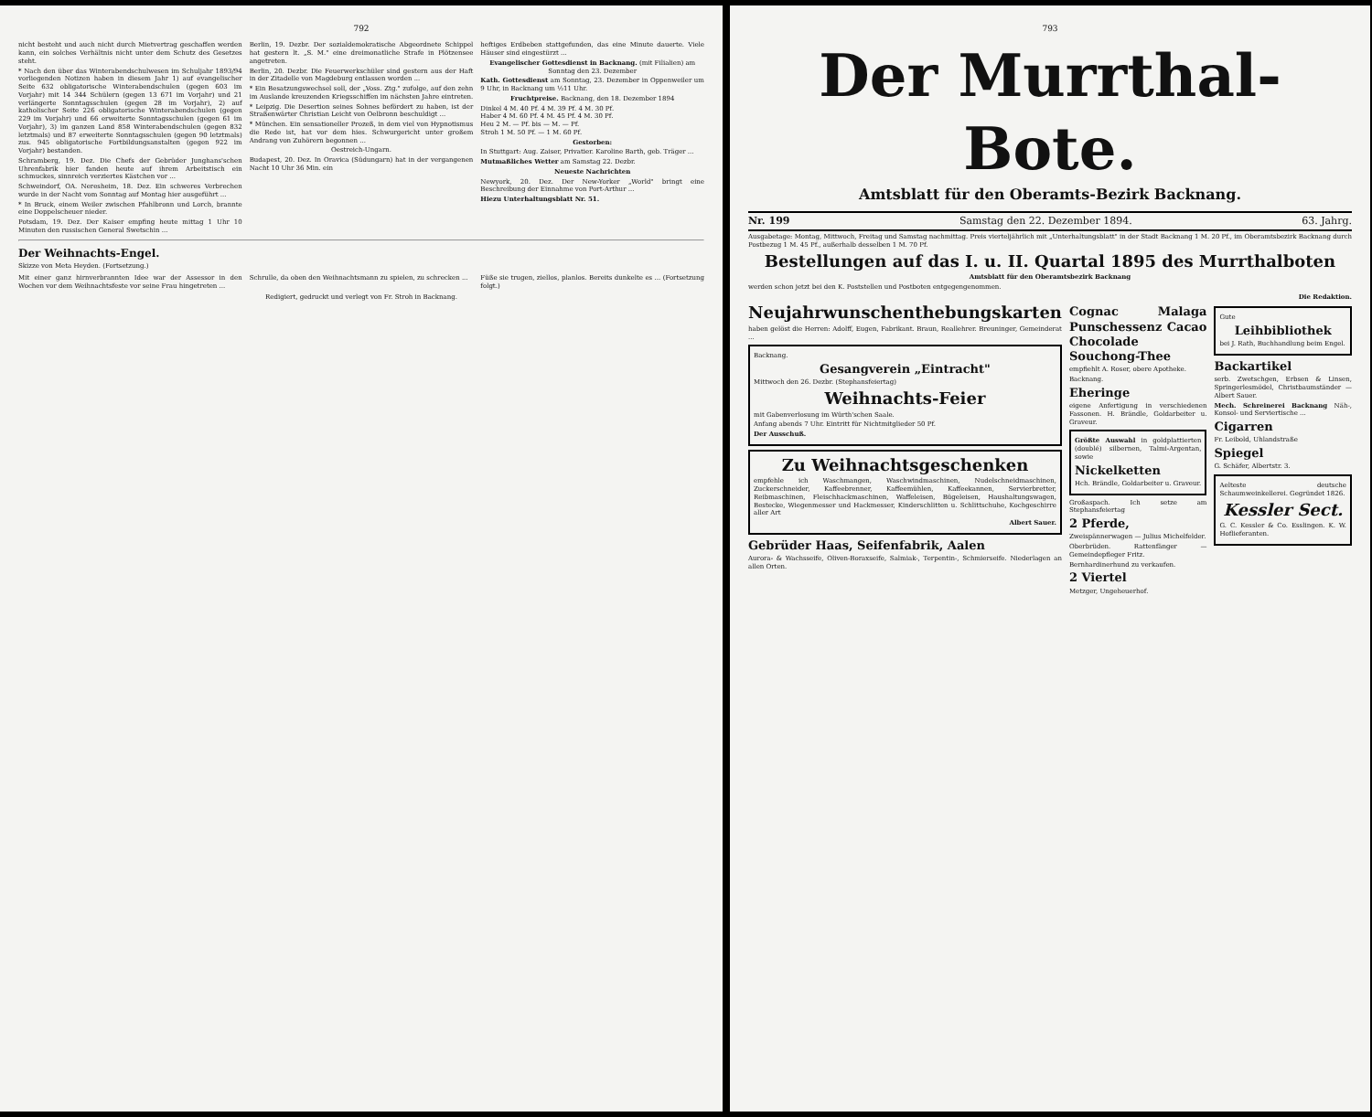792
nicht besteht und auch nicht durch Mietvertrag geschaffen werden kann, ein solches Verhältnis nicht unter dem Schutz des Gesetzes steht.
* Nach den über das Winterabendschulwesen im Schuljahr 1893/94 vorliegenden Notizen haben in diesem Jahr 1) auf evangelischer Seite 632 obligatorische Winterabendschulen (gegen 603 im Vorjahr) mit 14 344 Schülern (gegen 13 671 im Vorjahr) und 21 verlängerte Sonntagsschulen (gegen 28 im Vorjahr), 2) auf katholischer Seite 226 obligatorische Winterabendschulen (gegen 229 im Vorjahr) und 66 erweiterte Sonntagsschulen (gegen 61 im Vorjahr), 3) im ganzen Land 858 Winterabendschulen (gegen 832 letztmals) und 87 erweiterte Sonntagsschulen (gegen 90 letztmals) zus. 945 obligatorische Fortbildungsanstalten (gegen 922 im Vorjahr) bestanden.
Schramberg, 19. Dez. Die Chefs der Gebrüder Junghans'schen Uhrenfabrik hier fanden heute auf ihrem Arbeitstisch ein schmuckes, sinnreich verziertes Kästchen vor ...
Schweindorf, OA. Neresheim, 18. Dez. Ein schweres Verbrechen wurde in der Nacht vom Sonntag auf Montag hier ausgeführt ...
* In Bruck, einem Weiler zwischen Pfahlbronn und Lorch, brannte eine Doppelscheuer nieder.
Potsdam, 19. Dez. Der Kaiser empfing heute mittag 1 Uhr 10 Minuten den russischen General Swetschin ...
Berlin, 19. Dezbr. Der sozialdemokratische Abgeordnete Schippel hat gestern lt. „S. M." eine dreimonatliche Strafe in Plötzensee angetreten.
Berlin, 20. Dezbr. Die Feuerwerkschüler sind gestern aus der Haft in der Zitadelle von Magdeburg entlassen worden ...
* Ein Besatzungswechsel soll, der „Voss. Ztg." zufolge, auf den zehn im Auslande kreuzenden Kriegsschiffen im nächsten Jahre eintreten.
* Leipzig. Die Desertion seines Sohnes befördert zu haben, ist der Straßenwärter Christian Leicht von Oelbronn beschuldigt ...
* München. Ein sensationeller Prozeß, in dem viel von Hypnotismus die Rede ist, hat vor dem hies. Schwurgericht unter großem Andrang von Zuhörern begonnen ...
Oestreich-Ungarn.
Budapest, 20. Dez. In Oravica (Südungarn) hat in der vergangenen Nacht 10 Uhr 36 Min. ein
heftiges Erdbeben stattgefunden, das eine Minute dauerte. Viele Häuser sind eingestürzt ...
Evangelischer Gottesdienst in Backnang. (mit Filialien) am Sonntag den 23. Dezember
Kath. Gottesdienst am Sonntag, 23. Dezember in Oppenweiler um 9 Uhr, in Backnang um ½11 Uhr.
Fruchtpreise. Backnang, den 18. Dezember 1894
Dinkel 4 M. 40 Pf. 4 M. 39 Pf. 4 M. 30 Pf.
Haber 4 M. 60 Pf. 4 M. 45 Pf. 4 M. 30 Pf.
Heu 2 M. — Pf. bis — M. — Pf.
Stroh 1 M. 50 Pf. — 1 M. 60 Pf.
Gestorben:
In Stuttgart: Aug. Zaiser, Privatier. Karoline Barth, geb. Träger ...
Mutmaßliches Wetter am Samstag 22. Dezbr.
Neueste Nachrichten
Newyork, 20. Dez. Der New-Yorker „World" bringt eine Beschreibung der Einnahme von Port-Arthur ...
Hiezu Unterhaltungsblatt Nr. 51.
Der Weihnachts-Engel.
Skizze von Meta Heyden. (Fortsetzung.)
Mit einer ganz hirnverbrannten Idee war der Assessor in den Wochen vor dem Weihnachtsfeste vor seine Frau hingetreten ...
Schrulle, da oben den Weihnachtsmann zu spielen, zu schrecken ...
Füße sie trugen, ziellos, planlos. Bereits dunkelte es ... (Fortsetzung folgt.)
Redigiert, gedruckt und verlegt von Fr. Stroh in Backnang.
793
Der Murrthal-Bote.
Amtsblatt für den Oberamts-Bezirk Backnang.
Nr. 199 Samstag den 22. Dezember 1894. 63. Jahrg.
Ausgabetage: Montag, Mittwoch, Freitag und Samstag nachmittag. Preis vierteljährlich mit „Unterhaltungsblatt" in der Stadt Backnang 1 M. 20 Pf., im Oberamtsbezirk Backnang durch Postbezug 1 M. 45 Pf., außerhalb desselben 1 M. 70 Pf.
Bestellungen auf das I. u. II. Quartal 1895 des Murrthalboten
Amtsblatt für den Oberamtsbezirk Backnang
werden schon jetzt bei den K. Poststellen und Postboten entgegengenommen.
Die Redaktion.
Neujahrwunschenthebungskarten
haben gelöst die Herren: Adolff, Eugen, Fabrikant. Braun, Reallehrer. Breuninger, Gemeinderat ...
Backnang.
Gesangverein „Eintracht"
Mittwoch den 26. Dezbr. (Stephansfeiertag)
Weihnachts-Feier
mit Gabenverlosung im Würth'schen Saale.
Anfang abends 7 Uhr. Eintritt für Nichtmitglieder 50 Pf.
Der Ausschuß.
Zu Weihnachtsgeschenken
empfehle ich Waschmangen, Waschwindmaschinen, Nudelschneidmaschinen, Zuckerschneider, Kaffeebrenner, Kaffeemühlen, Kaffeekannen, Servierbretter, Reibmaschinen, Fleischhackmaschinen, Waffeleisen, Bügeleisen, Haushaltungswagen, Bestecke, Wiegenmesser und Hackmesser, Kinderschlitten u. Schlittschuhe, Kochgeschirre aller Art
Albert Sauer.
Gebrüder Haas, Seifenfabrik, Aalen
Aurora- & Wachsseife, Oliven-Boraxseife, Salmiak-, Terpentin-, Schmierseife. Niederlagen an allen Orten.
Cognac Malaga Punschessenz Cacao Chocolade Souchong-Thee
empfiehlt A. Roser, obere Apotheke.
Backnang.
Eheringe
eigene Anfertigung in verschiedenen Fassonen. H. Brändle, Goldarbeiter u. Graveur.
Größte Auswahl in goldplattierten (doublé) silbernen, Talmi-Argentan, sowie
Nickelketten
Hch. Brändle, Goldarbeiter u. Graveur.
Großaspach. Ich setze am Stephansfeiertag
2 Pferde,
Zweispännerwagen — Julius Michelfelder.
Oberbrüden. Rattenfänger — Gemeindepfleger Fritz.
Bernhardinerhund zu verkaufen.
2 Viertel
Metzger, Ungeheuerhof.
Gute
Leihbibliothek
bei J. Rath, Buchhandlung beim Engel.
Backartikel
serb. Zwetschgen, Erbsen & Linsen, Springerlesmödel, Christbaumständer — Albert Sauer.
Mech. Schreinerei Backnang Näh-, Konsol- und Serviertische ...
Cigarren
Fr. Leibold, Uhlandstraße
Spiegel
G. Schäfer, Albertstr. 3.
Aelteste deutsche Schaumweinkellerei. Gegründet 1826.
Kessler Sect.
G. C. Kessler & Co. Esslingen. K. W. Hoflieferanten.